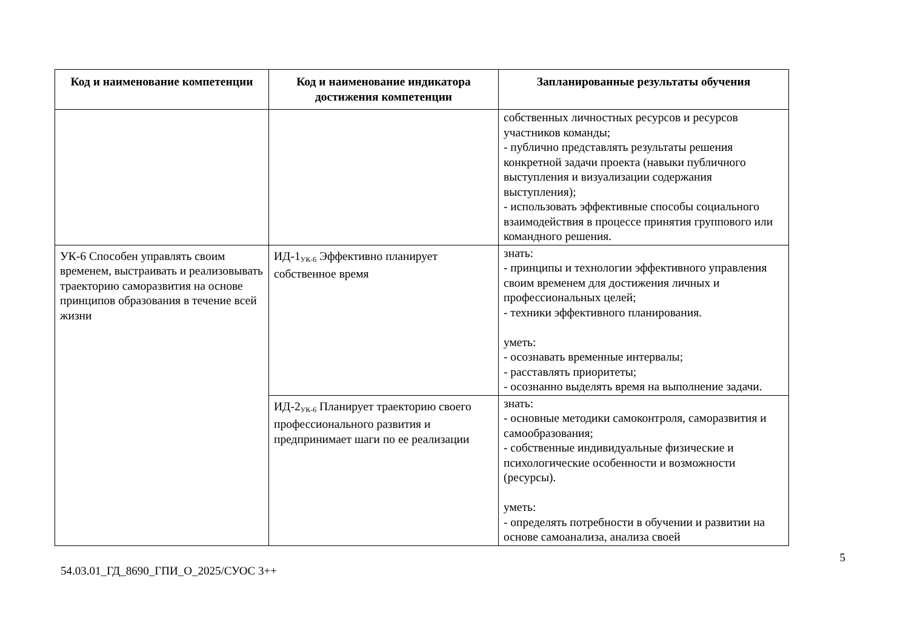| Код и наименование компетенции | Код и наименование индикатора достижения компетенции | Запланированные результаты обучения |
| --- | --- | --- |
| | | собственных личностных ресурсов и ресурсов участников команды; - публично представлять результаты решения конкретной задачи проекта (навыки публичного выступления и визуализации содержания выступления); - использовать эффективные способы социального взаимодействия в процессе принятия группового или командного решения. |
| УК-6 Способен управлять своим временем, выстраивать и реализовывать траекторию саморазвития на основе принципов образования в течение всей жизни | ИД-1<sub>УК-6</sub> Эффективно планирует собственное время | знать: - принципы и технологии эффективного управления своим временем для достижения личных и профессиональных целей; - техники эффективного планирования. уметь: - осознавать временные интервалы; - расставлять приоритеты; - осознанно выделять время на выполнение задачи. |
| | ИД-2<sub>УК-6</sub> Планирует траекторию своего профессионального развития и предпринимает шаги по ее реализации | знать: - основные методики самоконтроля, саморазвития и самообразования; - собственные индивидуальные физические и психологические особенности и возможности (ресурсы). уметь: - определять потребности в обучении и развитии на основе самоанализа, анализа своей |
5
54.03.01_ГД_8690_ГПИ_О_2025/СУОС 3++